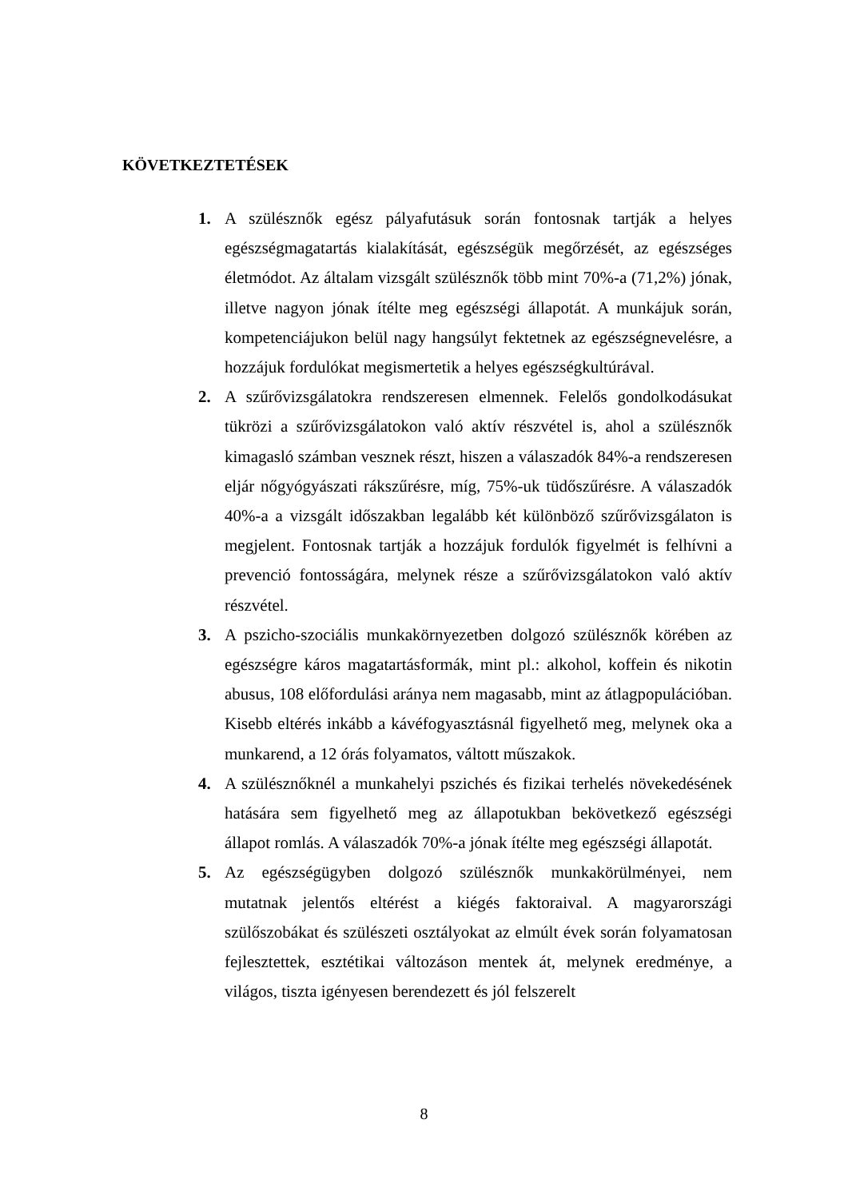KÖVETKEZTETÉSEK
1. A szülésznők egész pályafutásuk során fontosnak tartják a helyes egészségmagatartás kialakítását, egészségük megőrzését, az egészséges életmódot. Az általam vizsgált szülésznők több mint 70%-a (71,2%) jónak, illetve nagyon jónak ítélte meg egészségi állapotát. A munkájuk során, kompetenciájukon belül nagy hangsúlyt fektetnek az egészségnevelésre, a hozzájuk fordulókat megismertetik a helyes egészségkultúrával.
2. A szűrővizsgálatokra rendszeresen elmennek. Felelős gondolkodásukat tükrözi a szűrővizsgálatokon való aktív részvétel is, ahol a szülésznők kimagasló számban vesznek részt, hiszen a válaszadók 84%-a rendszeresen eljár nőgyógyászati rákszűrésre, míg, 75%-uk tüdőszűrésre. A válaszadók 40%-a a vizsgált időszakban legalább két különböző szűrővizsgálaton is megjelent. Fontosnak tartják a hozzájuk fordulók figyelmét is felhívni a prevenció fontosságára, melynek része a szűrővizsgálatokon való aktív részvétel.
3. A pszicho-szociális munkakörnyezetben dolgozó szülésznők körében az egészségre káros magatartásformák, mint pl.: alkohol, koffein és nikotin abusus, 108 előfordulási aránya nem magasabb, mint az átlagpopulációban. Kisebb eltérés inkább a kávéfogyasztásnál figyelhető meg, melynek oka a munkarend, a 12 órás folyamatos, váltott műszakok.
4. A szülésznőknél a munkahelyi pszichés és fizikai terhelés növekedésének hatására sem figyelhető meg az állapotukban bekövetkező egészségi állapot romlás. A válaszadók 70%-a jónak ítélte meg egészségi állapotát.
5. Az egészségügyben dolgozó szülésznők munkakörülményei, nem mutatnak jelentős eltérést a kiégés faktoraival. A magyarországi szülőszobákat és szülészeti osztályokat az elmúlt évek során folyamatosan fejlesztettek, esztétikai változáson mentek át, melynek eredménye, a világos, tiszta igényesen berendezett és jól felszerelt
8